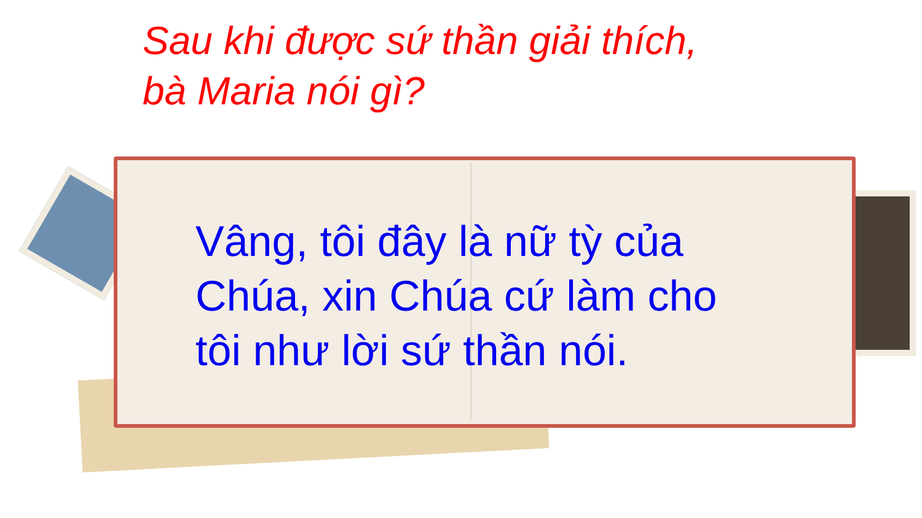Sau khi được sứ thần giải thích,
bà Maria nói gì?
Vâng, tôi đây là nữ tỳ của
Chúa, xin Chúa cứ làm cho
tôi như lời sứ thần nói.